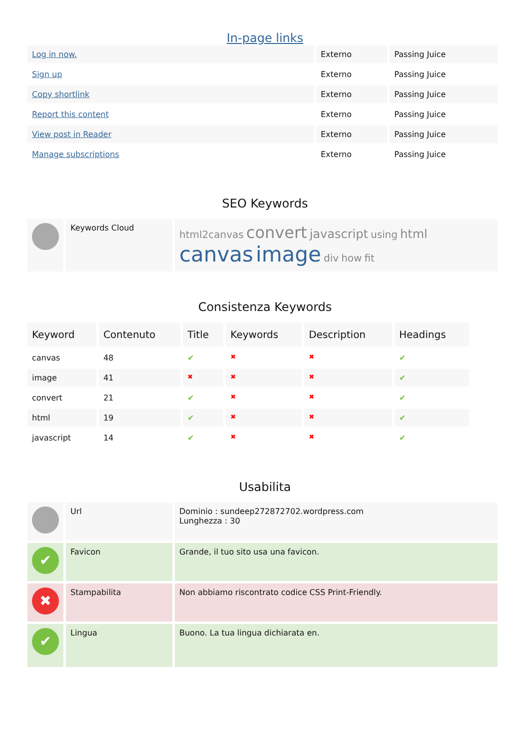In-page links
| Log in now. | Externo | Passing Juice |
| Sign up | Externo | Passing Juice |
| Copy shortlink | Externo | Passing Juice |
| Report this content | Externo | Passing Juice |
| View post in Reader | Externo | Passing Juice |
| Manage subscriptions | Externo | Passing Juice |
SEO Keywords
| | Keywords Cloud | html2canvas convert javascript using html canvas image div how fit |
Consistenza Keywords
| Keyword | Contenuto | Title | Keywords | Description | Headings |
| --- | --- | --- | --- | --- | --- |
| canvas | 48 | ✔ | ✖ | ✖ | ✔ |
| image | 41 | ✖ | ✖ | ✖ | ✔ |
| convert | 21 | ✔ | ✖ | ✖ | ✔ |
| html | 19 | ✔ | ✖ | ✖ | ✔ |
| javascript | 14 | ✔ | ✖ | ✖ | ✔ |
Usabilita
| | Url | Dominio : sundeep272872702.wordpress.com Lunghezza : 30 |
| ✔ | Favicon | Grande, il tuo sito usa una favicon. |
| ✖ | Stampabilita | Non abbiamo riscontrato codice CSS Print-Friendly. |
| ✔ | Lingua | Buono. La tua lingua dichiarata en. |